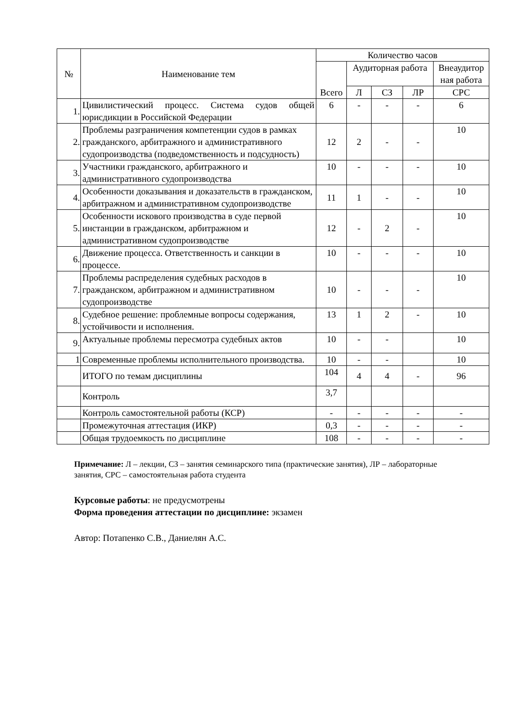| № | Наименование тем | Количество часов | | | | |
| --- | --- | --- | --- | --- | --- | --- |
| | | Всего | Аудиторная работа | | | Внеаудитор ная работа |
| | | | Л | СЗ | ЛР | СРС |
| 1. | Цивилистический процесс. Система судов общей юрисдикции в Российской Федерации | 6 | - | - | - | 6 |
| 2. | Проблемы разграничения компетенции судов в рамках гражданского, арбитражного и административного судопроизводства (подведомственность и подсудность) | 12 | 2 | - | - | 10 |
| 3. | Участники гражданского, арбитражного и административного судопроизводства | 10 | - | - | - | 10 |
| 4. | Особенности доказывания и доказательств в гражданском, арбитражном и административном судопроизводстве | 11 | 1 | - | - | 10 |
| 5. | Особенности искового производства в суде первой инстанции в гражданском, арбитражном и административном судопроизводстве | 12 | - | 2 | - | 10 |
| 6. | Движение процесса. Ответственность и санкции в процессе. | 10 | - | - | - | 10 |
| 7. | Проблемы распределения судебных расходов в гражданском, арбитражном и административном судопроизводстве | 10 | - | - | - | 10 |
| 8. | Судебное решение: проблемные вопросы содержания, устойчивости и исполнения. | 13 | 1 | 2 | - | 10 |
| 9. | Актуальные проблемы пересмотра судебных актов | 10 | - | - | | 10 |
| 1 | Современные проблемы исполнительного производства. | 10 | - | - | | 10 |
| | ИТОГО по темам дисциплины | 104 | 4 | 4 | - | 96 |
| | Контроль | 3,7 | | | | |
| | Контроль самостоятельной работы (КСР) | - | - | - | - | - |
| | Промежуточная аттестация (ИКР) | 0,3 | - | - | - | - |
| | Общая трудоемкость по дисциплине | 108 | - | - | - | - |
Примечание: Л – лекции, СЗ – занятия семинарского типа (практические занятия), ЛР – лабораторные занятия, СРС – самостоятельная работа студента
Курсовые работы: не предусмотрены
Форма проведения аттестации по дисциплине: экзамен
Автор: Потапенко С.В., Даниелян А.С.